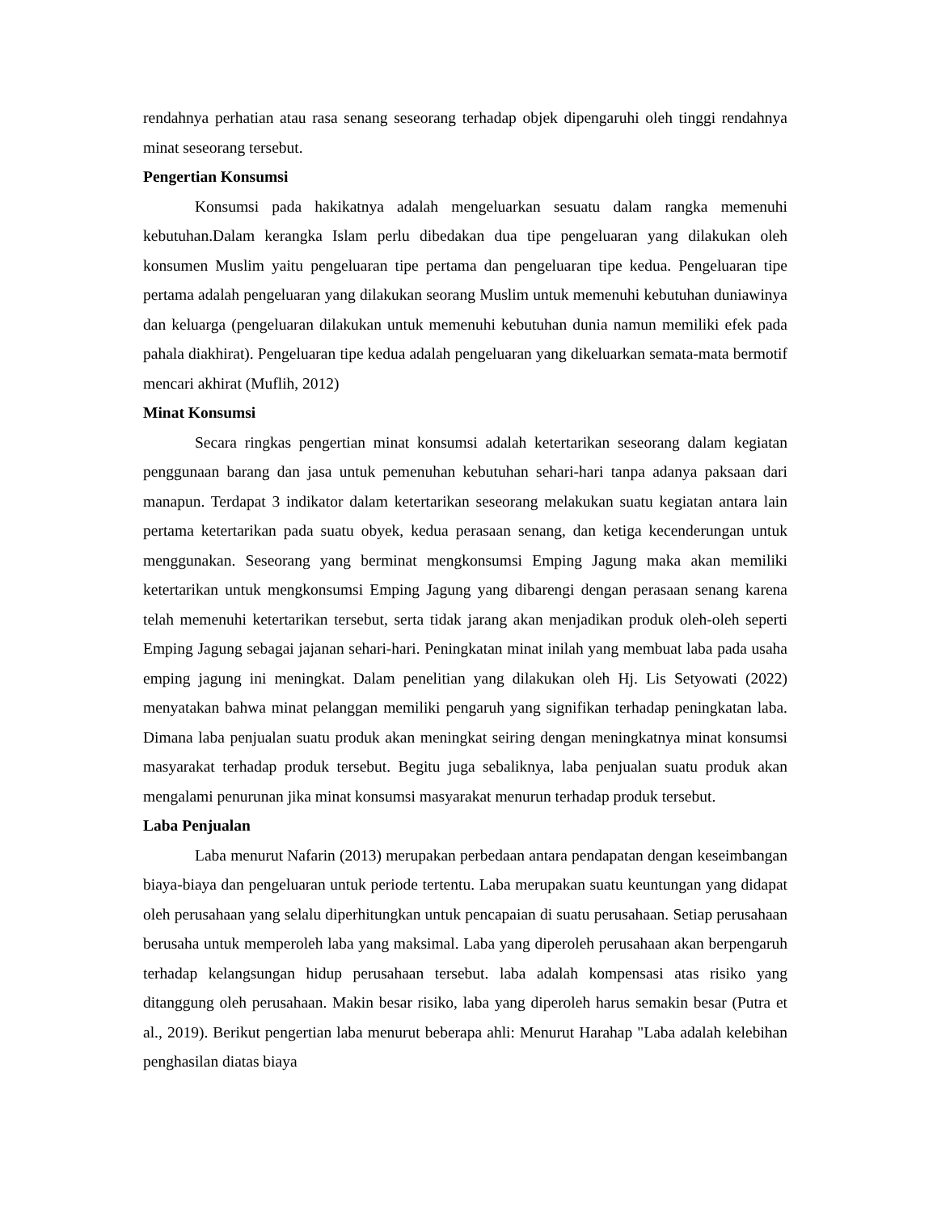rendahnya perhatian atau rasa senang seseorang terhadap objek dipengaruhi oleh tinggi rendahnya minat seseorang tersebut.
Pengertian Konsumsi
Konsumsi pada hakikatnya adalah mengeluarkan sesuatu dalam rangka memenuhi kebutuhan.Dalam kerangka Islam perlu dibedakan dua tipe pengeluaran yang dilakukan oleh konsumen Muslim yaitu pengeluaran tipe pertama dan pengeluaran tipe kedua. Pengeluaran tipe pertama adalah pengeluaran yang dilakukan seorang Muslim untuk memenuhi kebutuhan duniawinya dan keluarga (pengeluaran dilakukan untuk memenuhi kebutuhan dunia namun memiliki efek pada pahala diakhirat). Pengeluaran tipe kedua adalah pengeluaran yang dikeluarkan semata-mata bermotif mencari akhirat (Muflih, 2012)
Minat Konsumsi
Secara ringkas pengertian minat konsumsi adalah ketertarikan seseorang dalam kegiatan penggunaan barang dan jasa untuk pemenuhan kebutuhan sehari-hari tanpa adanya paksaan dari manapun. Terdapat 3 indikator dalam ketertarikan seseorang melakukan suatu kegiatan antara lain pertama ketertarikan pada suatu obyek, kedua perasaan senang, dan ketiga kecenderungan untuk menggunakan. Seseorang yang berminat mengkonsumsi Emping Jagung maka akan memiliki ketertarikan untuk mengkonsumsi Emping Jagung yang dibarengi dengan perasaan senang karena telah memenuhi ketertarikan tersebut, serta tidak jarang akan menjadikan produk oleh-oleh seperti Emping Jagung sebagai jajanan sehari-hari. Peningkatan minat inilah yang membuat laba pada usaha emping jagung ini meningkat. Dalam penelitian yang dilakukan oleh Hj. Lis Setyowati (2022) menyatakan bahwa minat pelanggan memiliki pengaruh yang signifikan terhadap peningkatan laba. Dimana laba penjualan suatu produk akan meningkat seiring dengan meningkatnya minat konsumsi masyarakat terhadap produk tersebut. Begitu juga sebaliknya, laba penjualan suatu produk akan mengalami penurunan jika minat konsumsi masyarakat menurun terhadap produk tersebut.
Laba Penjualan
Laba menurut Nafarin (2013) merupakan perbedaan antara pendapatan dengan keseimbangan biaya-biaya dan pengeluaran untuk periode tertentu. Laba merupakan suatu keuntungan yang didapat oleh perusahaan yang selalu diperhitungkan untuk pencapaian di suatu perusahaan. Setiap perusahaan berusaha untuk memperoleh laba yang maksimal. Laba yang diperoleh perusahaan akan berpengaruh terhadap kelangsungan hidup perusahaan tersebut. laba adalah kompensasi atas risiko yang ditanggung oleh perusahaan. Makin besar risiko, laba yang diperoleh harus semakin besar (Putra et al., 2019). Berikut pengertian laba menurut beberapa ahli: Menurut Harahap "Laba adalah kelebihan penghasilan diatas biaya